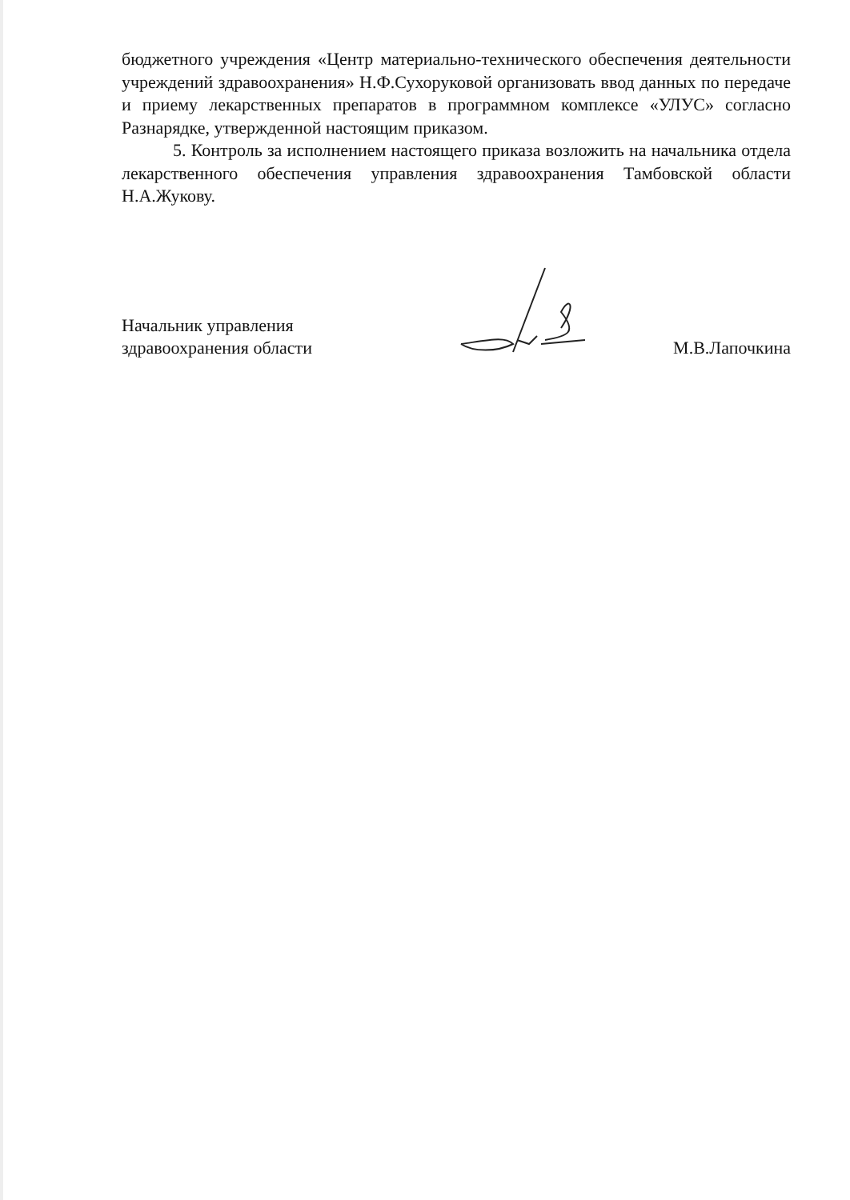бюджетного учреждения «Центр материально-технического обеспечения деятельности учреждений здравоохранения» Н.Ф.Сухоруковой организовать ввод данных по передаче и приему лекарственных препаратов в программном комплексе «УЛУС» согласно Разнарядке, утвержденной настоящим приказом.
5. Контроль за исполнением настоящего приказа возложить на начальника отдела лекарственного обеспечения управления здравоохранения Тамбовской области Н.А.Жукову.
Начальник управления
здравоохранения области
М.В.Лапочкина